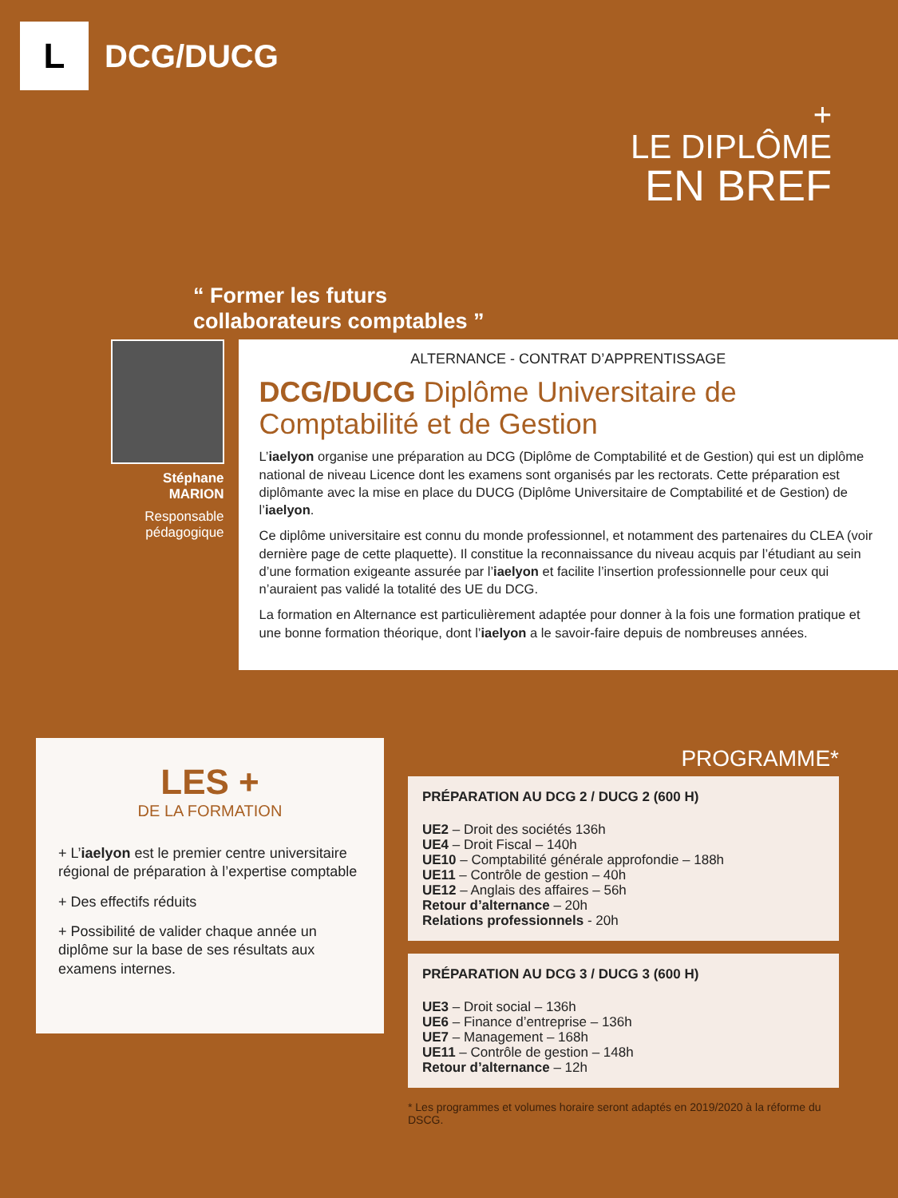L
DCG/DUCG
+
LE DIPLÔME
EN BREF
“ Former les futurs
collaborateurs comptables ”
Stéphane
MARION
Responsable
pédagogique
ALTERNANCE - CONTRAT D’APPRENTISSAGE
DCG/DUCG Diplôme Universitaire de Comptabilité et de Gestion
L’iaelyon organise une préparation au DCG (Diplôme de Comptabilité et de Gestion) qui est un diplôme national de niveau Licence dont les examens sont organisés par les rectorats. Cette préparation est diplômante avec la mise en place du DUCG (Diplôme Universitaire de Comptabilité et de Gestion) de l’iaelyon.
Ce diplôme universitaire est connu du monde professionnel, et notamment des partenaires du CLEA (voir dernière page de cette plaquette). Il constitue la reconnaissance du niveau acquis par l’étudiant au sein d’une formation exigeante assurée par l’iaelyon et facilite l’insertion professionnelle pour ceux qui n’auraient pas validé la totalité des UE du DCG.
La formation en Alternance est particulièrement adaptée pour donner à la fois une formation pratique et une bonne formation théorique, dont l’iaelyon a le savoir-faire depuis de nombreuses années.
LES +
DE LA FORMATION
+ L’iaelyon est le premier centre universitaire régional de préparation à l’expertise comptable
+ Des effectifs réduits
+ Possibilité de valider chaque année un diplôme sur la base de ses résultats aux examens internes.
PROGRAMME*
PRÉPARATION AU DCG 2 / DUCG 2 (600 H)
UE2 – Droit des sociétés 136h
UE4 – Droit Fiscal – 140h
UE10 – Comptabilité générale approfondie – 188h
UE11 – Contrôle de gestion – 40h
UE12 – Anglais des affaires – 56h
Retour d’alternance – 20h
Relations professionnels - 20h
PRÉPARATION AU DCG 3 / DUCG 3 (600 H)
UE3 – Droit social – 136h
UE6 – Finance d’entreprise – 136h
UE7 – Management – 168h
UE11 – Contrôle de gestion – 148h
Retour d’alternance – 12h
* Les programmes et volumes horaire seront adaptés en 2019/2020 à la réforme du DSCG.